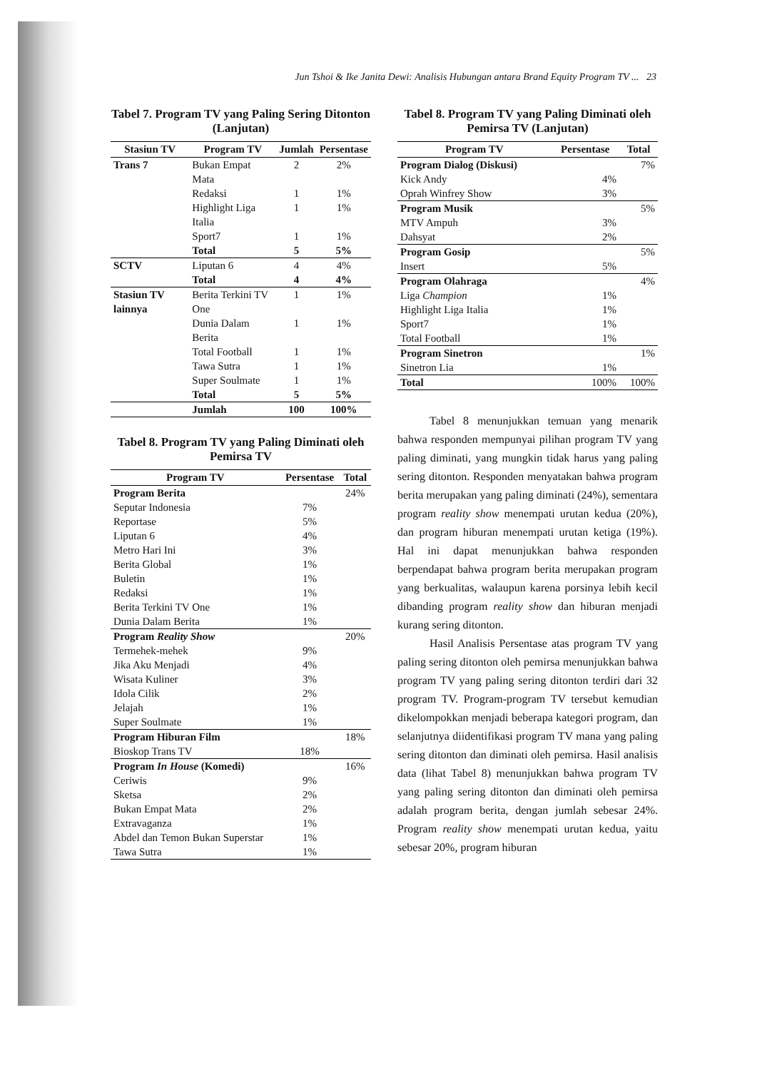Jun Tshoi & Ike Janita Dewi: Analisis Hubungan antara Brand Equity Program TV ... 23
Tabel 7. Program TV yang Paling Sering Ditonton (Lanjutan)
| Stasiun TV | Program TV | Jumlah | Persentase |
| --- | --- | --- | --- |
| Trans 7 | Bukan Empat Mata | 2 | 2% |
| | Redaksi | 1 | 1% |
| | Highlight Liga Italia | 1 | 1% |
| | Sport7 | 1 | 1% |
| | Total | 5 | 5% |
| SCTV | Liputan 6 | 4 | 4% |
| | Total | 4 | 4% |
| Stasiun TV lainnya | Berita Terkini TV One | 1 | 1% |
| | Dunia Dalam Berita | 1 | 1% |
| | Total Football | 1 | 1% |
| | Tawa Sutra | 1 | 1% |
| | Super Soulmate | 1 | 1% |
| | Total | 5 | 5% |
| | Jumlah | 100 | 100% |
Tabel 8. Program TV yang Paling Diminati oleh Pemirsa TV
| Program TV | Persentase | Total |
| --- | --- | --- |
| Program Berita | | 24% |
| Seputar Indonesia | 7% | |
| Reportase | 5% | |
| Liputan 6 | 4% | |
| Metro Hari Ini | 3% | |
| Berita Global | 1% | |
| Buletin | 1% | |
| Redaksi | 1% | |
| Berita Terkini TV One | 1% | |
| Dunia Dalam Berita | 1% | |
| Program Reality Show | | 20% |
| Termehek-mehek | 9% | |
| Jika Aku Menjadi | 4% | |
| Wisata Kuliner | 3% | |
| Idola Cilik | 2% | |
| Jelajah | 1% | |
| Super Soulmate | 1% | |
| Program Hiburan Film | | 18% |
| Bioskop Trans TV | 18% | |
| Program In House (Komedi) | | 16% |
| Ceriwis | 9% | |
| Sketsa | 2% | |
| Bukan Empat Mata | 2% | |
| Extravaganza | 1% | |
| Abdel dan Temon Bukan Superstar | 1% | |
| Tawa Sutra | 1% | |
Tabel 8. Program TV yang Paling Diminati oleh Pemirsa TV (Lanjutan)
| Program TV | Persentase | Total |
| --- | --- | --- |
| Program Dialog (Diskusi) | | 7% |
| Kick Andy | 4% | |
| Oprah Winfrey Show | 3% | |
| Program Musik | | 5% |
| MTV Ampuh | 3% | |
| Dahsyat | 2% | |
| Program Gosip | | 5% |
| Insert | 5% | |
| Program Olahraga | | 4% |
| Liga Champion | 1% | |
| Highlight Liga Italia | 1% | |
| Sport7 | 1% | |
| Total Football | 1% | |
| Program Sinetron | | 1% |
| Sinetron Lia | 1% | |
| Total | 100% | 100% |
Tabel 8 menunjukkan temuan yang menarik bahwa responden mempunyai pilihan program TV yang paling diminati, yang mungkin tidak harus yang paling sering ditonton. Responden menyatakan bahwa program berita merupakan yang paling diminati (24%), sementara program reality show menempati urutan kedua (20%), dan program hiburan menempati urutan ketiga (19%). Hal ini dapat menunjukkan bahwa responden berpendapat bahwa program berita merupakan program yang berkualitas, walaupun karena porsinya lebih kecil dibanding program reality show dan hiburan menjadi kurang sering ditonton.
Hasil Analisis Persentase atas program TV yang paling sering ditonton oleh pemirsa menunjukkan bahwa program TV yang paling sering ditonton terdiri dari 32 program TV. Program-program TV tersebut kemudian dikelompokkan menjadi beberapa kategori program, dan selanjutnya diidentifikasi program TV mana yang paling sering ditonton dan diminati oleh pemirsa. Hasil analisis data (lihat Tabel 8) menunjukkan bahwa program TV yang paling sering ditonton dan diminati oleh pemirsa adalah program berita, dengan jumlah sebesar 24%. Program reality show menempati urutan kedua, yaitu sebesar 20%, program hiburan